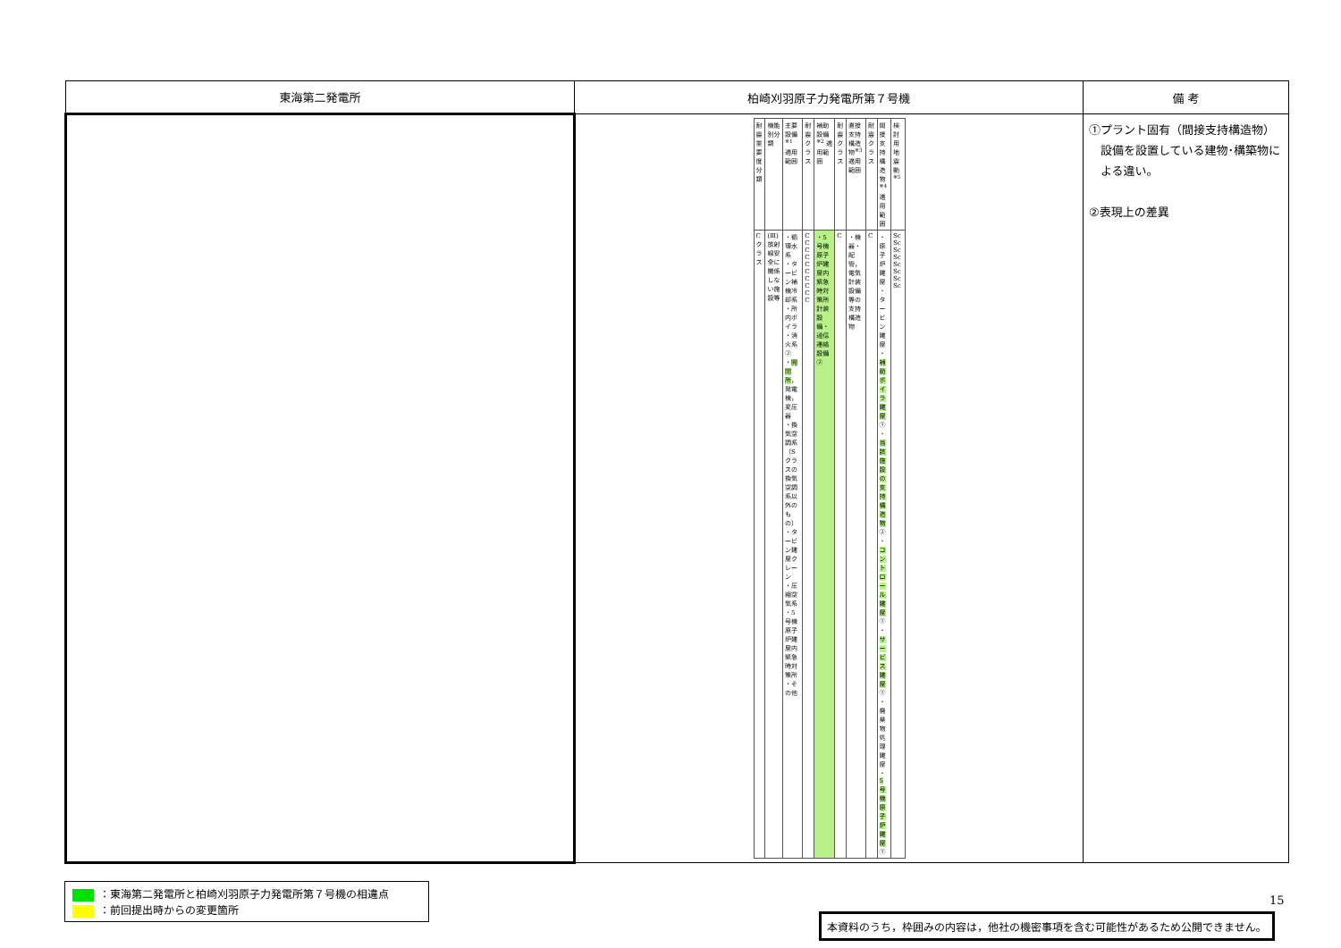| 東海第二発電所 | 柏崎刈羽原子力発電所第７号機 | 備 考 |
| --- | --- | --- |
| | / 耐震重要度分類 / 機能別分類 / 主要設備<sup>※1</sup> 適用範囲 / 耐震クラス / 補助設備<sup>※2</sup> 適用範囲 / 耐震クラス / 直接支持構造物<sup>※3</sup> 適用範囲 / 耐震クラス / 間接支持構造物<sup>※4</sup> 適用範囲 / 検討用地震動<sup>※5</sup> / / Cクラス / (Ⅲ) 放射線安全に関係しない施設等 / ・循環水系 ・タービン補機冷却系 ・所内ボイラ ・消火系② ・ 開閉所 ，発電機，変圧器 ・換気空調系（Sクラスの換気空調系以外のもの） ・タービン建屋クレーン ・圧縮空気系 ・5号機原子炉建屋内緊急時対策所 ・その他 / C C C C C C C C C C / ・5号機原子炉建屋内緊急時対策所計装設備・通信連絡設備 ② / C / ・機器・配管，電気計装設備等の支持構造物 / C / ・原子炉建屋 ・タービン建屋 ・ 補助ボイラ建屋 ① ・ 当該施設の支持構造物 ② ・ コントロール建屋 ① ・ サービス建屋 ① ・廃棄物処理建屋 ・ 5号機原子炉建屋 ① / Sc Sc Sc Sc Sc Sc Sc Sc / | ①プラント固有（間接支持構造物） 設備を設置している建物･構築物に よる違い。 ②表現上の差異 |
：東海第二発電所と柏崎刈羽原子力発電所第７号機の相違点
：前回提出時からの変更箇所
15
本資料のうち，枠囲みの内容は，他社の機密事項を含む可能性があるため公開できません。